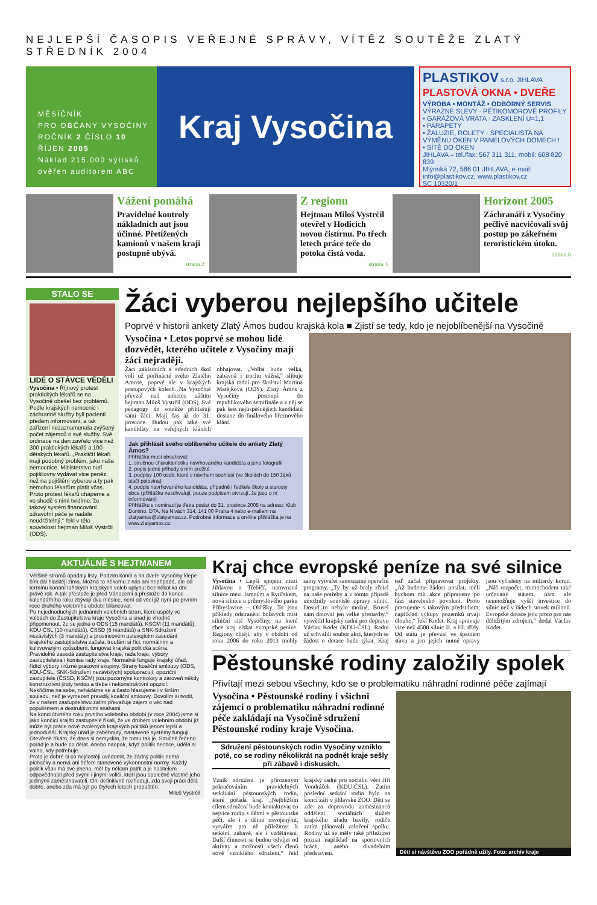NEJLEPŠÍ ČASOPIS VEŘEJNÉ SPRÁVY, VÍTĚZ SOUTĚŽE ZLATÝ STŘEDNÍK 2004
MĚSÍČNÍK
PRO OBČANY VYSOČINY
ROČNÍK 2 ČÍSLO 10
ŘÍJEN 2005
Náklad 215.000 výtisků
ověřen auditorem ABC
Kraj Vysočina
PLASTIKOV s.r.o. JIHLAVA
PLASTOVÁ OKNA • DVEŘE
VÝROBA • MONTÁŽ • ODBORNÝ SERVIS
VÝRAZNÉ SLEVY · PĚTIKOMOROVÉ PROFILY
• GARÁŽOVÁ VRATA · ZASKLENÍ U=1,1
• PARAPETY
• ŽALUZIE, ROLETY · SPECIALISTA NA VÝMĚNU OKEN V PANELOVÝCH DOMECH !
• SÍTĚ DO OKEN
JIHLAVA – tel./fax: 567 311 311, mobil: 608 820 839
Mlýnská 72, 586 01 JIHLAVA, e-mail: info@plastikov.cz, www.plastikov.cz
SC 10320/1
Vážení pomáhá
Pravidelné kontroly nákladních aut jsou účinné. Přetížených kamionů v našem kraji postupně ubývá.
strana 2
Z regionu
Hejtman Miloš Vystrčil otevřel v Hodicích novou čistírnu. Po třech letech práce teče do potoka čistá voda.
strana 3
Horizont 2005
Záchranáři z Vysočiny pečlivě nacvičovali svůj postup po zákeřném teroristickém útoku.
strana 6
STALO SE
LIDÉ O STÁVCE VĚDĚLI
Vysočina • Říjnový protest praktických lékařů se na Vysočině obešel bez problémů. Podle krajských nemocnic i záchranné služby byli pacienti předem informováni, a tak zařízení nezaznamenala zvýšený počet zájemců o své služby. Své ordinace na den zavřelo více než 300 praktických lékařů a 100 dětských lékařů. „Praktičtí lékaři mají podobný problém, jako naše nemocnice. Ministerstvo nutí pojišťovny vydávat více peněz, než na pojištění vyberou a ty pak nemohou lékařům platit včas. Proto protest lékařů chápeme a ve shodě s nimi tvrdíme, že takový systém financování zdravotní péče je nadále neudržitelný,“ řekl v této souvislosti hejtman Miloš Vystrčil (ODS).
Žáci vyberou nejlepšího učitele
Poprvé v historii ankety Zlatý Ámos budou krajská kola ■ Zjistí se tedy, kdo je nejoblíbenější na Vysočině
Vysočina • Letos poprvé se mohou lidé dozvědět, kterého učitele z Vysočiny mají žáci nejraději.
Žáci základních a středních škol volí už potřinácté svého Zlatého Ámose, poprvé ale v krajských postupových kolech. Na Vysočině převzal nad anketou záštitu hejtman Miloš Vystrčil (ODS). Své pedagogy do soutěže přihlašují sami žáci. Mají čas až do 31. prosince. Budou pak také své kandidáty na veřejných kláních obhajovat. „Volba bude velká, zábavná i trochu vážná,“ slibuje krajská radní pro školství Martina Matějková (ODS). Zlatý Ámos z Vysočiny postoupí do republikového semifinále a z něj se pak šest nejúspěšnějších kandidátů dostane do finálového březnového klání.
Jak přihlásit svého oblíbeného učitele do ankety Zlatý Ámos?
Přihláška musí obsahovat:
1. stručnou charakteristiku navrhovaného kandidáta a jeho fotografii
2. popis jedné příhody s ním prožité
3. podpisy 100 osob, které s návrhem souhlasí (ve školách do 150 žáků stačí polovina)
4. podpis navrhovaného kandidáta, případně i ředitele školy a starosty obce (přihlášku neschvalují, pouze podpisem stvrzují, že jsou o ní informováni)
Přihlášku s nominací je třeba poslat do 31. prosince 2005 na adresu: Klub Domino, DTA, Na Nivách 314, 141 00 Praha 4 nebo e-mailem na zlatyamos@zlatyamos.cz. Podrobné informace a on-line přihláška je na www.zlatyamos.cz.
AKTUÁLNĚ S HEJTMANEM
Většině stromů opadaly listy. Podzim končí a na dveře Vysočiny klepe čím dál hlasitěji zima. Možná to někomu z nás ani nepřipadá, ale od termínu konání loňských krajských voleb uplynul bez několika dní právě rok. A tak přestože je před Vánocemi a přestože do konce kalendářního roku zbývají dva měsíce, není od věci již nyní po prvním roce druhého volebního období bilancovat.
Po nejednoduchých jednáních volebních stran, které uspěly ve volbách do Zastupitelstva kraje Vysočina a snad je vhodné připomenout, že se jedná o ODS (15 mandátů), KSČM (11 mandátů), KDU-ČSL (10 mandátů), ČSSD (6 mandátů) a SNK-Sdružení nezávislých (3 mandáty) a prosincovém ustavujícím zasedání krajského zastupitelstva začala, troufám si říci, normálním a kultivovaným způsobem, fungovat krajská politická scéna.
Pravidelně zasedá zastupitelstva kraje, rada kraje, výbory zastupitelstva i komise rady kraje. Normálně funguje krajský úřad, řídící výbory i různé pracovní skupiny. Strany koaliční smlouvy (ODS, KDU-ČSL, SNK-Sdružení nezávislých) spolupracují, opoziční zastupitelé (ČSSD, KSČM) jsou pozornými kontrolory a zároveň někdy konstruktivní jindy tvrdou a třeba i nekonstruktivní opozicí.
Nekřičíme na sebe, nehádáme se a často hlasujeme i v širším souladu, než je vymezen pravidly koaliční smlouvy. Dovolím si tvrdit, že v našem zastupitelstvu zatím převažuje zájem o věc nad populismem a destruktivními snahami.
Na konci čtvrtého roku prvního volebního období (v roce 2004) jsme si jako končící krajští zastupitelé říkali, že ve druhém volebním období již může být práce nově zvolených krajských politiků jenom lepší a jednodušší. Krajský úřad je zaběhnutý, nastavené systémy fungují.
Otevřeně říkám, že dnes si nemyslím, že tomu tak je. Stručně řečeno pořád je a bude co dělat. Anebo naopak, když politik nechce, udělá si volno, kdy potřebuje.
Proto je dobré si co nejčastěji uvědomit, že žádný politik nemá píchačky a nemá ani šéfem stanovené výkonnostní normy. Každý politik však má své jméno, měl by někam patřit a je nositelem odpovědnosti před svými i jinými voliči, kteří jsou společně vlastně jeho jedinými zaměstnavateli. Oni definitivně rozhodují, zda svoji práci dělá dobře, anebo zda má být po čtyřech letech propuštěn.
Miloš Vystrčil
Kraj chce evropské peníze na své silnice
Vysočina • Lepší spojení mezi Jihlavou a Třebíčí, narovnaná silnice mezi Jamným a Rytířskem, nová silnice u průmyslového parku Přibyslavice – Okříšky. To jsou příklady odstranění bolavých míst silniční sítě Vysočiny, na které chce kraj získat evropské peníze. Regiony chtějí, aby v období od roku 2006 do roku 2013 mohly samy vytvářet samostatné operační programy. „Ty by už braly zřetel na naše potřeby a v tomto případě umožnily souvislé opravy silnic. Dosud to nebylo možné, Brusel nám dotoval jen velké přestavby,“ vysvětlil krajský radní pro dopravu Václav Kodet (KDU-ČSL). Radní už schválili soubor akcí, kterých se žádost o dotace bude týkat. Kraj teď začal připravovat projekty. „Až budeme žádost posílat, měli bychom mít akce připraveny po fázi stavebního povolení. Proto pracujeme s takovým předstihem, například výkupy pozemků trvají dlouho,“ řekl Kodet. Kraj spravuje více než 4500 silnic II. a III. třídy. Od státu je převzal ve špatném stavu a jen jejich nutné opravy jsou vyčísleny na miliardy korun. „Náš rozpočet, mimochodem také určovaný státem, nám ale neumožňuje vyšší investice do silnic než v řádech stovek milionů. Evropské dotace jsou proto pro nás důležitým zdrojem,“ dodal Václav Kodet.
Pěstounské rodiny založily spolek
Přivítají mezi sebou všechny, kdo se o problematiku náhradní rodinné péče zajímají
Vysočina • Pěstounské rodiny i všichni zájemci o problematiku náhradní rodinné péče zakládají na Vysočině sdružení Pěstounské rodiny kraje Vysočina.
Sdružení pěstounských rodin Vysočiny vzniklo poté, co se rodiny několikrát na podnět kraje sešly při zábavě i diskusích.
Vznik sdružení je přirozeným pokračováním pravidelných setkávání pěstounských rodin, které pořádá kraj. „Nejbližším cílem sdružení bude kontaktovat co nejvíce rodin s dětmi v pěstounské péči, ale i s dětmi osvojenými, vytvářet pro ně příležitost k setkání, zábavě, ale i vzdělávání. Další činnosti se budou odvíjet od aktivity a možností všech členů nově vzniklého sdružení,“ řekl krajský radní pro sociální věci Jiří Vondráček (KDU-ČSL). Zatím poslední setkání rodin bylo na konci září v jihlavské ZOO. Děti se zde za doprovodu zaměstnanců oddělení sociálních služeb krajského úřadu bavily, rodiče zatím plánovali založení spolku. Rodiny už se měly také příležitost poznat například na sportovních hrách, anebo divadelním představení.
Děti si návštěvu ZOO pořádně užily. Foto: archiv kraje